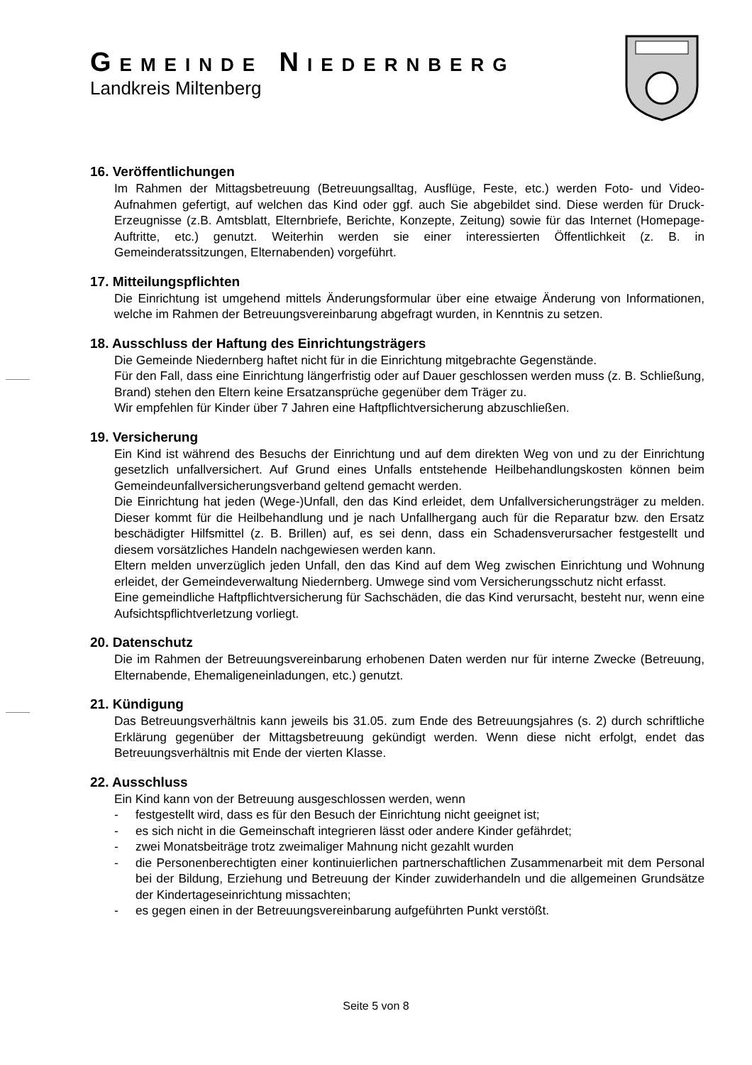GEMEINDE NIEDERNBERG
Landkreis Miltenberg
16. Veröffentlichungen
Im Rahmen der Mittagsbetreuung (Betreuungsalltag, Ausflüge, Feste, etc.) werden Foto- und Video-Aufnahmen gefertigt, auf welchen das Kind oder ggf. auch Sie abgebildet sind. Diese werden für Druck-Erzeugnisse (z.B. Amtsblatt, Elternbriefe, Berichte, Konzepte, Zeitung) sowie für das Internet (Homepage-Auftritte, etc.) genutzt. Weiterhin werden sie einer interessierten Öffentlichkeit (z. B. in Gemeinderatssitzungen, Elternabenden) vorgeführt.
17. Mitteilungspflichten
Die Einrichtung ist umgehend mittels Änderungsformular über eine etwaige Änderung von Informationen, welche im Rahmen der Betreuungsvereinbarung abgefragt wurden, in Kenntnis zu setzen.
18. Ausschluss der Haftung des Einrichtungsträgers
Die Gemeinde Niedernberg haftet nicht für in die Einrichtung mitgebrachte Gegenstände.
Für den Fall, dass eine Einrichtung längerfristig oder auf Dauer geschlossen werden muss (z. B. Schließung, Brand) stehen den Eltern keine Ersatzansprüche gegenüber dem Träger zu.
Wir empfehlen für Kinder über 7 Jahren eine Haftpflichtversicherung abzuschließen.
19. Versicherung
Ein Kind ist während des Besuchs der Einrichtung und auf dem direkten Weg von und zu der Einrichtung gesetzlich unfallversichert. Auf Grund eines Unfalls entstehende Heilbehandlungskosten können beim Gemeindeunfallversicherungsverband geltend gemacht werden.
Die Einrichtung hat jeden (Wege-)Unfall, den das Kind erleidet, dem Unfallversicherungsträger zu melden. Dieser kommt für die Heilbehandlung und je nach Unfallhergang auch für die Reparatur bzw. den Ersatz beschädigter Hilfsmittel (z. B. Brillen) auf, es sei denn, dass ein Schadensverursacher festgestellt und diesem vorsätzliches Handeln nachgewiesen werden kann.
Eltern melden unverzüglich jeden Unfall, den das Kind auf dem Weg zwischen Einrichtung und Wohnung erleidet, der Gemeindeverwaltung Niedernberg. Umwege sind vom Versicherungsschutz nicht erfasst.
Eine gemeindliche Haftpflichtversicherung für Sachschäden, die das Kind verursacht, besteht nur, wenn eine Aufsichtspflichtverletzung vorliegt.
20. Datenschutz
Die im Rahmen der Betreuungsvereinbarung erhobenen Daten werden nur für interne Zwecke (Betreuung, Elternabende, Ehemaligeneinladungen, etc.) genutzt.
21. Kündigung
Das Betreuungsverhältnis kann jeweils bis 31.05. zum Ende des Betreuungsjahres (s. 2) durch schriftliche Erklärung gegenüber der Mittagsbetreuung gekündigt werden. Wenn diese nicht erfolgt, endet das Betreuungsverhältnis mit Ende der vierten Klasse.
22. Ausschluss
Ein Kind kann von der Betreuung ausgeschlossen werden, wenn
- festgestellt wird, dass es für den Besuch der Einrichtung nicht geeignet ist;
- es sich nicht in die Gemeinschaft integrieren lässt oder andere Kinder gefährdet;
- zwei Monatsbeiträge trotz zweimaliger Mahnung nicht gezahlt wurden
- die Personenberechtigten einer kontinuierlichen partnerschaftlichen Zusammenarbeit mit dem Personal bei der Bildung, Erziehung und Betreuung der Kinder zuwiderhandeln und die allgemeinen Grundsätze der Kindertageseinrichtung missachten;
- es gegen einen in der Betreuungsvereinbarung aufgeführten Punkt verstößt.
Seite 5 von 8